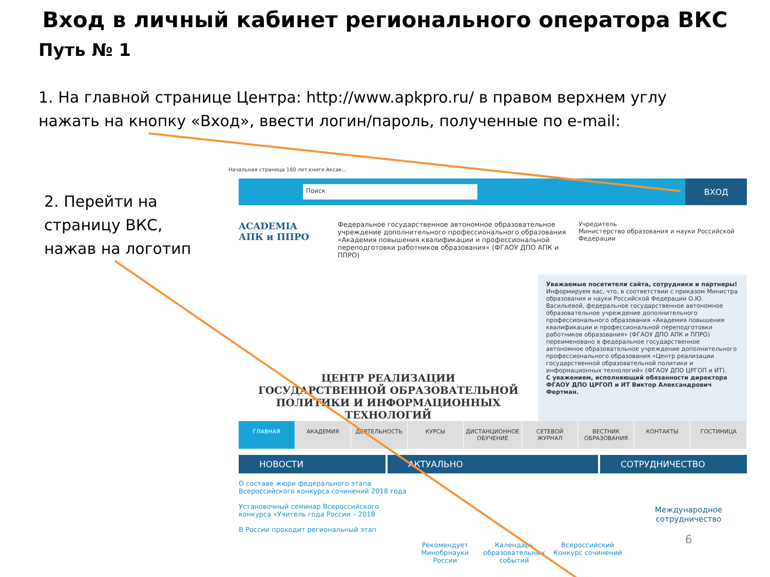Вход в личный кабинет регионального оператора ВКС
Путь № 1
1. На главной странице Центра: http://www.apkpro.ru/ в правом верхнем углу нажать на кнопку «Вход», ввести логин/пароль, полученные по e-mail:
2. Перейти на страницу ВКС, нажав на логотип
Начальная страница 160 лет книге Аксак...
Поиск
ВХОД
ACADEMIA
АПК и ППРО
Федеральное государственное автономное образовательное учреждение дополнительного профессионального образования «Академия повышения квалификации и профессиональной переподготовки работников образования» (ФГАОУ ДПО АПК и ППРО)
Учредитель
Министерство образования и науки Российской Федерации
ЦЕНТР РЕАЛИЗАЦИИ
ГОСУДАРСТВЕННОЙ ОБРАЗОВАТЕЛЬНОЙ
ПОЛИТИКИ И ИНФОРМАЦИОННЫХ
ТЕХНОЛОГИЙ
Уважаемые посетители сайта, сотрудники и партнеры!
Информируем вас, что, в соответствии с приказом Министра образования и науки Российской Федерации О.Ю. Васильевой, федеральное государственное автономное образовательное учреждение дополнительного профессионального образования «Академия повышения квалификации и профессиональной переподготовки работников образования» (ФГАОУ ДПО АПК и ППРО) переименовано в федеральное государственное автономное образовательное учреждение дополнительного профессионального образования «Центр реализации государственной образовательной политики и информационных технологий» (ФГАОУ ДПО ЦРГОП и ИТ).
С уважением, исполняющий обязанности директора ФГАОУ ДПО ЦРГОП и ИТ Виктор Александрович Фертман.
ГЛАВНАЯ АКАДЕМИЯ ДЕЯТЕЛЬНОСТЬ КУРСЫ ДИСТАНЦИОННОЕ ОБУЧЕНИЕ СЕТЕВОЙ ЖУРНАЛ ВЕСТНИК ОБРАЗОВАНИЯ КОНТАКТЫ ГОСТИНИЦА
НОВОСТИ АКТУАЛЬНО СОТРУДНИЧЕСТВО
О составе жюри федерального этапа Всероссийского конкурса сочинений 2018 года
Установочный семинар Всероссийского конкурса «Учитель года России – 2018
В России проходит региональный этап
Рекомендует Минобрнауки России
Календарь образовательных событий
Всероссийский Конкурс сочинений
Международное сотрудничество
6